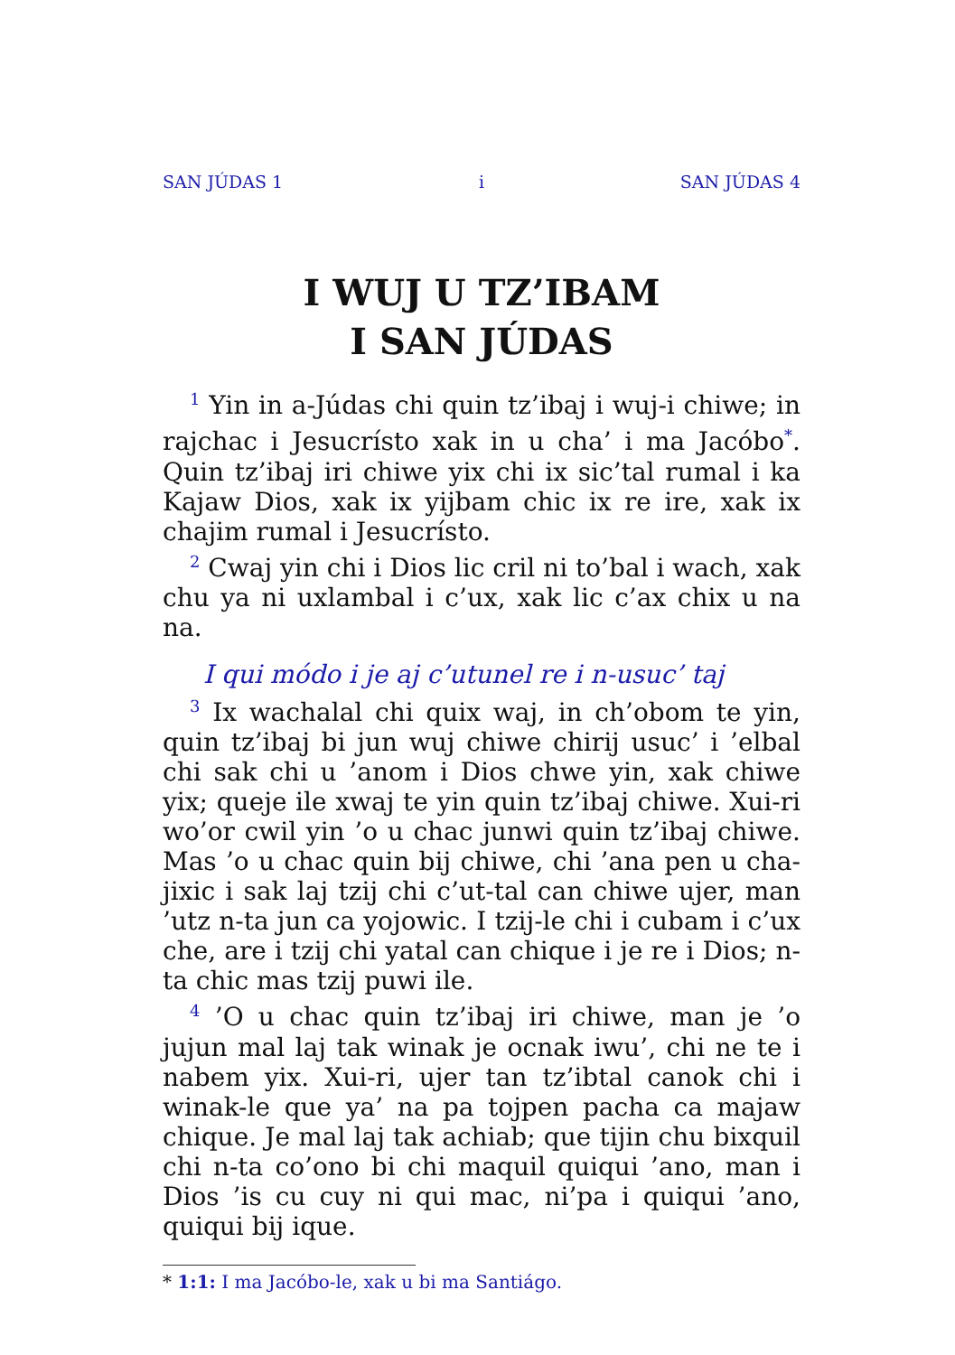SAN JÚDAS 1 i SAN JÚDAS 4
I WUJ U TZ’IBAM
I SAN JÚDAS
<sup>1</sup> Yin in a-Júdas chi quin tz’ibaj i wuj-i chiwe; in rajchac i Jesucrísto xak in u cha’ i ma Jacóbo<sup>*</sup>. Quin tz’ibaj iri chiwe yix chi ix sic’tal rumal i ka Kajaw Dios, xak ix yijbam chic ix re ire, xak ix chajim rumal i Jesucrísto.
<sup>2</sup> Cwaj yin chi i Dios lic cril ni to’bal i wach, xak chu ya ni uxlambal i c’ux, xak lic c’ax chix u na na.
I qui módo i je aj c’utunel re i n-usuc’ taj
<sup>3</sup> Ix wachalal chi quix waj, in ch’obom te yin, quin tz’ibaj bi jun wuj chiwe chirij usuc’ i ’elbal chi sak chi u ’anom i Dios chwe yin, xak chiwe yix; queje ile xwaj te yin quin tz’ibaj chiwe. Xui-ri wo’or cwil yin ’o u chac junwi quin tz’ibaj chiwe. Mas ’o u chac quin bij chiwe, chi ’ana pen u cha­jixic i sak laj tzij chi c’ut-tal can chiwe ujer, man ’utz n-ta jun ca yojowic. I tzij-le chi i cubam i c’ux che, are i tzij chi yatal can chique i je re i Dios; n-ta chic mas tzij puwi ile.
<sup>4</sup> ’O u chac quin tz’ibaj iri chiwe, man je ’o jujun mal laj tak winak je ocnak iwu’, chi ne te i nabem yix. Xui-ri, ujer tan tz’ibtal canok chi i winak-le que ya’ na pa tojpen pacha ca majaw chique. Je mal laj tak achiab; que tijin chu bixquil chi n-ta co’ono bi chi maquil quiqui ’ano, man i Dios ’is cu cuy ni qui mac, ni’pa i quiqui ’ano, quiqui bij ique.
* 1:1: I ma Jacóbo-le, xak u bi ma Santiágo.